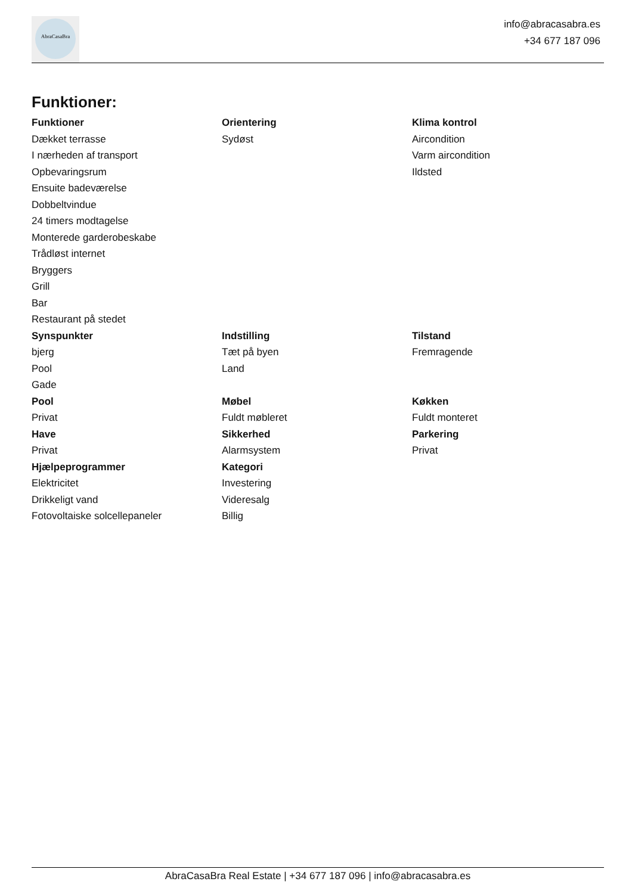AbraCasaBra
info@abracasabra.es
+34 677 187 096
Funktioner:
| Funktioner | Orientering | Klima kontrol |
| --- | --- | --- |
| Dækket terrasse | Sydøst | Aircondition |
| I nærheden af transport | | Varm aircondition |
| Opbevaringsrum | | Ildsted |
| Ensuite badeværelse | | |
| Dobbeltvindue | | |
| 24 timers modtagelse | | |
| Monterede garderobeskabe | | |
| Trådløst internet | | |
| Bryggers | | |
| Grill | | |
| Bar | | |
| Restaurant på stedet | | |
| Synspunkter | Indstilling | Tilstand |
| bjerg | Tæt på byen | Fremragende |
| Pool | Land | |
| Gade | | |
| Pool | Møbel | Køkken |
| Privat | Fuldt møbleret | Fuldt monteret |
| Have | Sikkerhed | Parkering |
| Privat | Alarmsystem | Privat |
| Hjælpeprogrammer | Kategori | |
| Elektricitet | Investering | |
| Drikkeligt vand | Videresalg | |
| Fotovoltaiske solcellepaneler | Billig | |
AbraCasaBra Real Estate | +34 677 187 096 | info@abracasabra.es